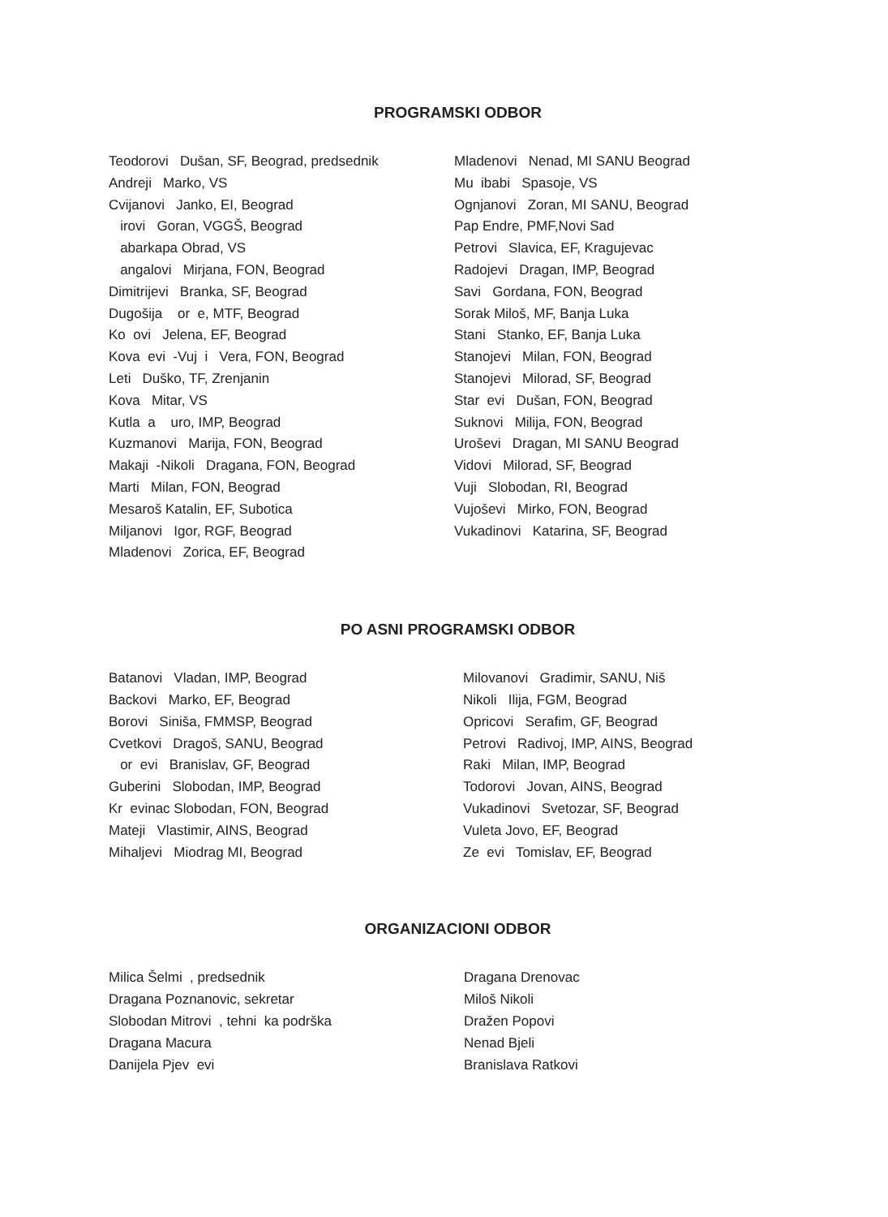PROGRAMSKI ODBOR
Teodorovi Dušan, SF, Beograd, predsednik
Andreji Marko, VS
Cvijanovi Janko, EI, Beograd
irovi Goran, VGGŠ, Beograd
abarkapa Obrad, VS
angalovi Mirjana, FON, Beograd
Dimitrijevi Branka, SF, Beograd
Dugošija or e, MTF, Beograd
Ko ovi Jelena, EF, Beograd
Kova evi -Vuj i Vera, FON, Beograd
Leti Duško, TF, Zrenjanin
Kova Mitar, VS
Kutla a uro, IMP, Beograd
Kuzmanovi Marija, FON, Beograd
Makaji -Nikoli Dragana, FON, Beograd
Marti Milan, FON, Beograd
Mesaroš Katalin, EF, Subotica
Miljanovi Igor, RGF, Beograd
Mladenovi Zorica, EF, Beograd
Mladenovi Nenad, MI SANU Beograd
Mu ibabi Spasoje, VS
Ognjanovi Zoran, MI SANU, Beograd
Pap Endre, PMF,Novi Sad
Petrovi Slavica, EF, Kragujevac
Radojevi Dragan, IMP, Beograd
Savi Gordana, FON, Beograd
Sorak Miloš, MF, Banja Luka
Stani Stanko, EF, Banja Luka
Stanojevi Milan, FON, Beograd
Stanojevi Milorad, SF, Beograd
Star evi Dušan, FON, Beograd
Suknovi Milija, FON, Beograd
Uroševi Dragan, MI SANU Beograd
Vidovi Milorad, SF, Beograd
Vuji Slobodan, RI, Beograd
Vujoševi Mirko, FON, Beograd
Vukadinovi Katarina, SF, Beograd
PO ASNI PROGRAMSKI ODBOR
Batanovi Vladan, IMP, Beograd
Backovi Marko, EF, Beograd
Borovi Siniša, FMMSP, Beograd
Cvetkovi Dragoš, SANU, Beograd
or evi Branislav, GF, Beograd
Guberini Slobodan, IMP, Beograd
Kr evinac Slobodan, FON, Beograd
Mateji Vlastimir, AINS, Beograd
Mihaljevi Miodrag MI, Beograd
Milovanovi Gradimir, SANU, Niš
Nikoli Ilija, FGM, Beograd
Opricovi Serafim, GF, Beograd
Petrovi Radivoj, IMP, AINS, Beograd
Raki Milan, IMP, Beograd
Todorovi Jovan, AINS, Beograd
Vukadinovi Svetozar, SF, Beograd
Vuleta Jovo, EF, Beograd
Ze evi Tomislav, EF, Beograd
ORGANIZACIONI ODBOR
Milica Šelmi , predsednik
Dragana Poznanovic, sekretar
Slobodan Mitrovi , tehni ka podrška
Dragana Macura
Danijela Pjev evi
Dragana Drenovac
Miloš Nikoli
Dražen Popovi
Nenad Bjeli
Branislava Ratkovi